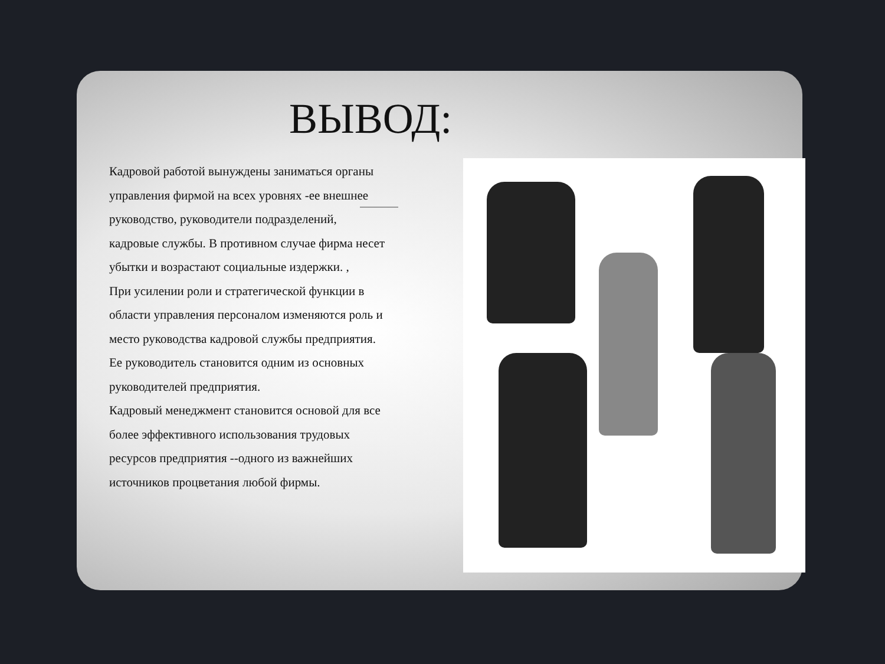ВЫВОД:
Кадровой работой вынуждены заниматься органы управления фирмой на всех уровнях -ее внешнее руководство, руководители подразделений, кадровые службы. В противном случае фирма несет убытки и возрастают социальные издержки. ,
При усилении роли и стратегической функции в области управления персоналом изменяются роль и место руководства кадровой службы предприятия. Ее руководитель становится одним из основных руководителей предприятия.
Кадровый менеджмент становится основой для все более эффективного использования трудовых ресурсов предприятия --одного из важнейших источников процветания любой фирмы.